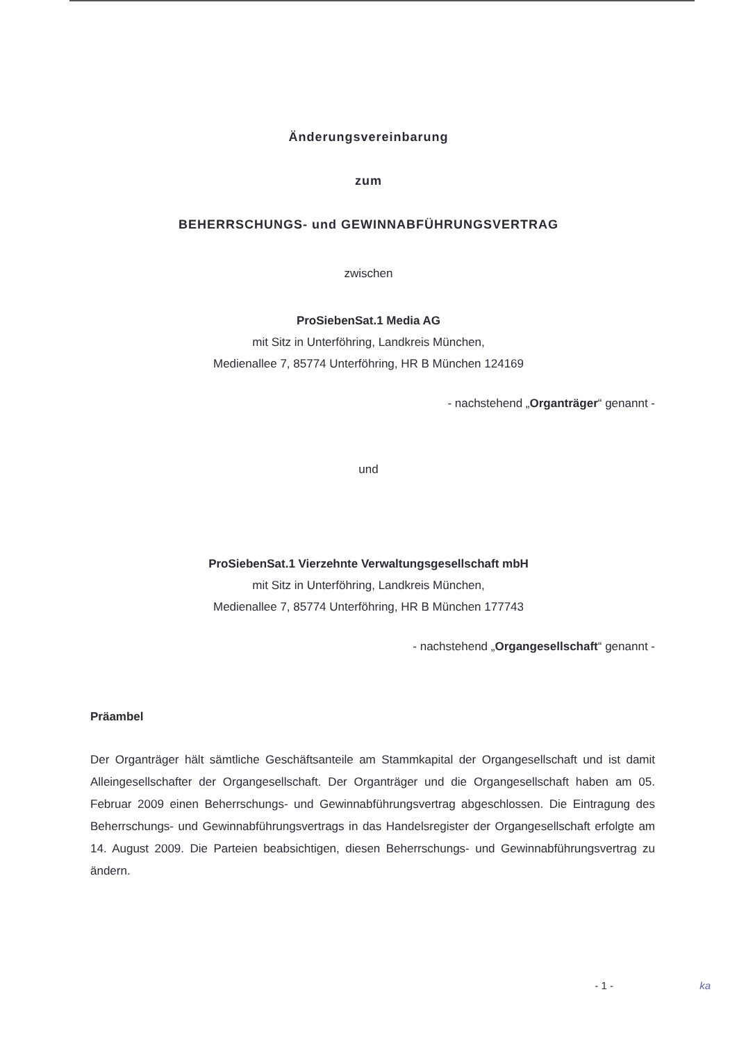Änderungsvereinbarung
zum
BEHERRSCHUNGS- und GEWINNABFÜHRUNGSVERTRAG
zwischen
ProSiebenSat.1 Media AG
mit Sitz in Unterföhring, Landkreis München,
Medienallee 7, 85774 Unterföhring, HR B München 124169
- nachstehend „Organträger“ genannt -
und
ProSiebenSat.1 Vierzehnte Verwaltungsgesellschaft mbH
mit Sitz in Unterföhring, Landkreis München,
Medienallee 7, 85774 Unterföhring, HR B München 177743
- nachstehend „Organgesellschaft“ genannt -
Präambel
Der Organträger hält sämtliche Geschäftsanteile am Stammkapital der Organgesellschaft und ist damit Alleingesellschafter der Organgesellschaft. Der Organträger und die Organgesellschaft haben am 05. Februar 2009 einen Beherrschungs- und Gewinnabführungsvertrag abgeschlossen. Die Eintragung des Beherrschungs- und Gewinnabführungsvertrags in das Handelsregister der Organgesellschaft erfolgte am 14. August 2009. Die Parteien beabsichtigen, diesen Beherrschungs- und Gewinnabführungsvertrag zu ändern.
- 1 - ka